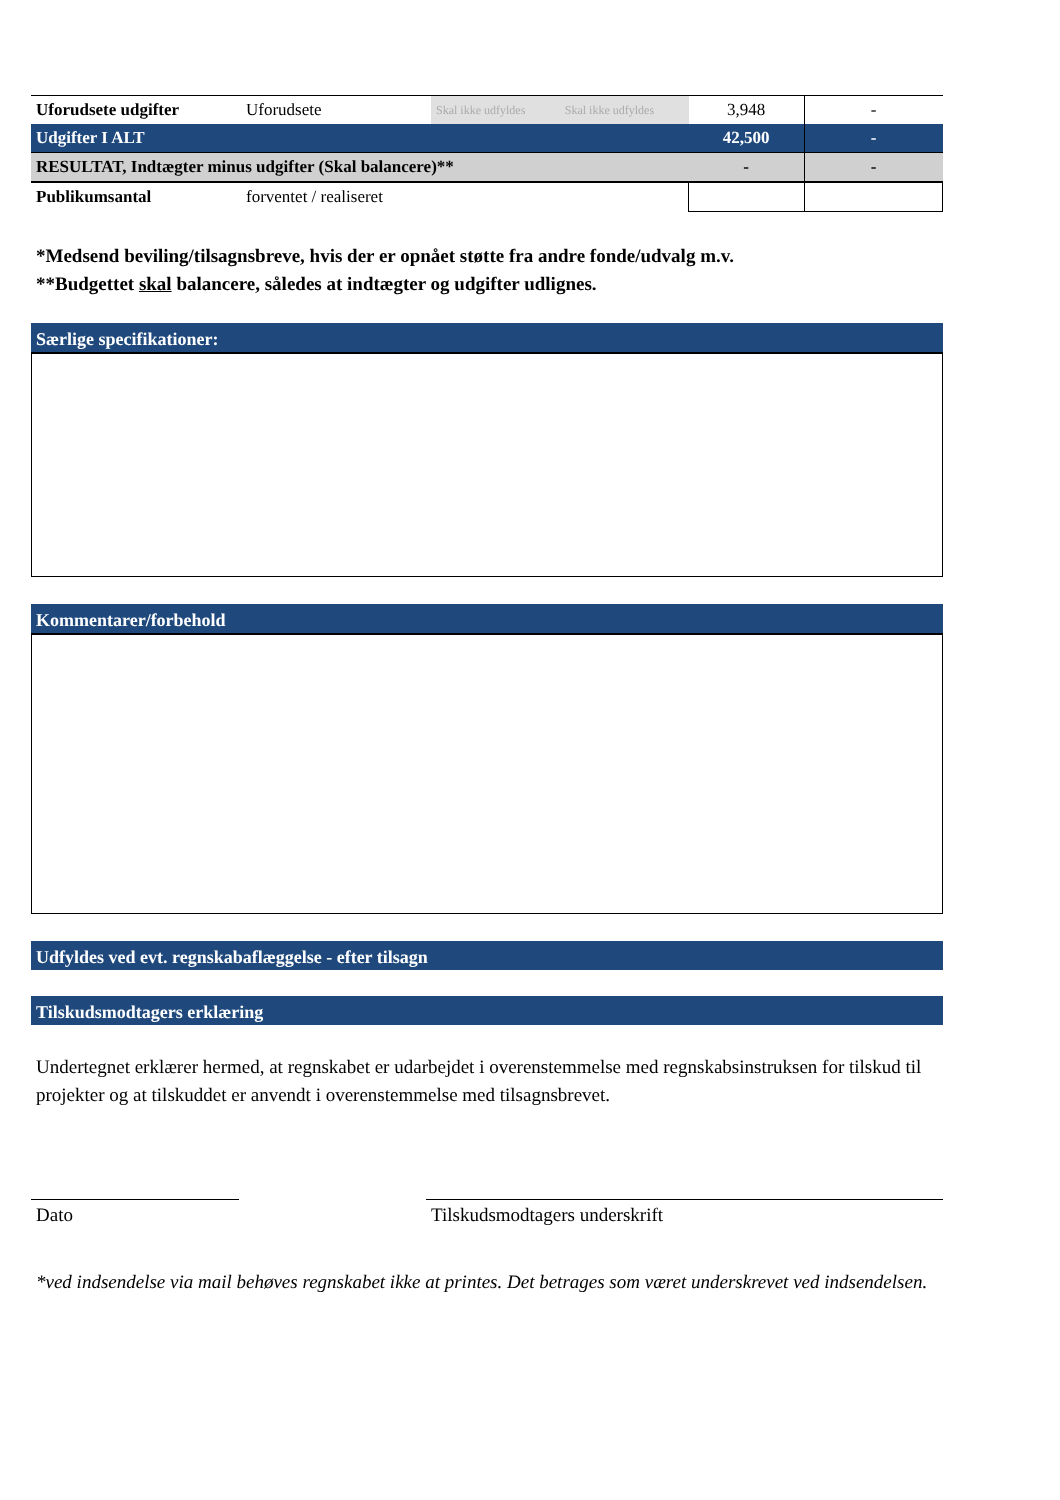| Uforudsete udgifter | Uforudsete | Skal ikke udfyldes | Skal ikke udfyldes | 3,948 | - |
| Udgifter I ALT | | | | 42,500 | - |
| RESULTAT, Indtægter minus udgifter (Skal balancere)** | | | | - | - |
| Publikumsantal | forventet / realiseret | | | | |
*Medsend beviling/tilsagnsbreve, hvis der er opnået støtte fra andre fonde/udvalg m.v.
**Budgettet skal balancere, således at indtægter og udgifter udlignes.
Særlige specifikationer:
Kommentarer/forbehold
Udfyldes ved evt. regnskabaflæggelse - efter tilsagn
Tilskudsmodtagers erklæring
Undertegnet erklærer hermed, at regnskabet er udarbejdet i overenstemmelse med regnskabsinstruksen for tilskud til projekter og at tilskuddet er anvendt i overenstemmelse med tilsagnsbrevet.
Dato Tilskudsmodtagers underskrift
*ved indsendelse via mail behøves regnskabet ikke at printes. Det betrages som været underskrevet ved indsendelsen.